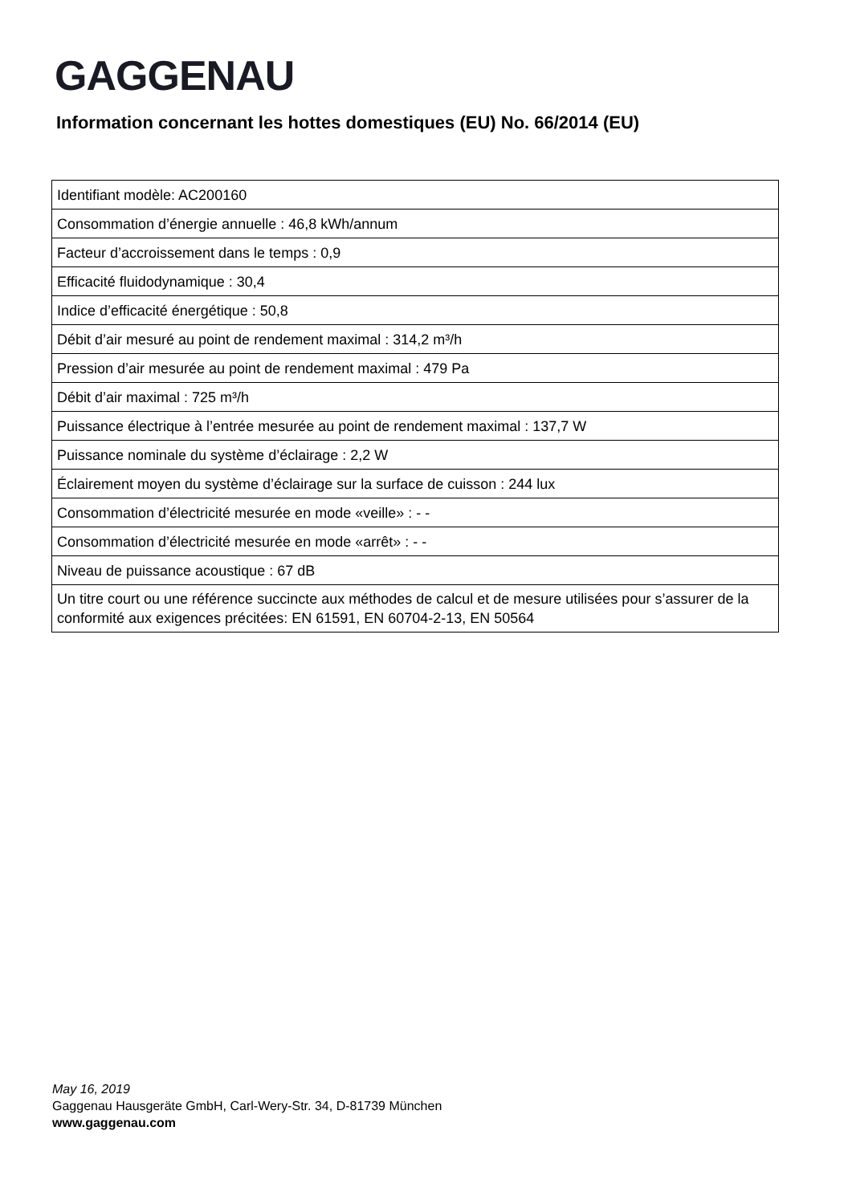GAGGENAU
Information concernant les hottes domestiques (EU) No. 66/2014 (EU)
| Identifiant modèle: AC200160 |
| Consommation d’énergie annuelle : 46,8 kWh/annum |
| Facteur d’accroissement dans le temps : 0,9 |
| Efficacité fluidodynamique : 30,4 |
| Indice d’efficacité énergétique : 50,8 |
| Débit d’air mesuré au point de rendement maximal : 314,2 m³/h |
| Pression d’air mesurée au point de rendement maximal : 479 Pa |
| Débit d’air maximal : 725 m³/h |
| Puissance électrique à l’entrée mesurée au point de rendement maximal : 137,7 W |
| Puissance nominale du système d’éclairage : 2,2 W |
| Éclairement moyen du système d’éclairage sur la surface de cuisson : 244 lux |
| Consommation d’électricité mesurée en mode «veille» : - - |
| Consommation d’électricité mesurée en mode «arrêt» : - - |
| Niveau de puissance acoustique : 67 dB |
| Un titre court ou une référence succincte aux méthodes de calcul et de mesure utilisées pour s’assurer de la conformité aux exigences précitées: EN 61591, EN 60704-2-13, EN 50564 |
May 16, 2019
Gaggenau Hausgeräte GmbH, Carl-Wery-Str. 34, D-81739 München
www.gaggenau.com